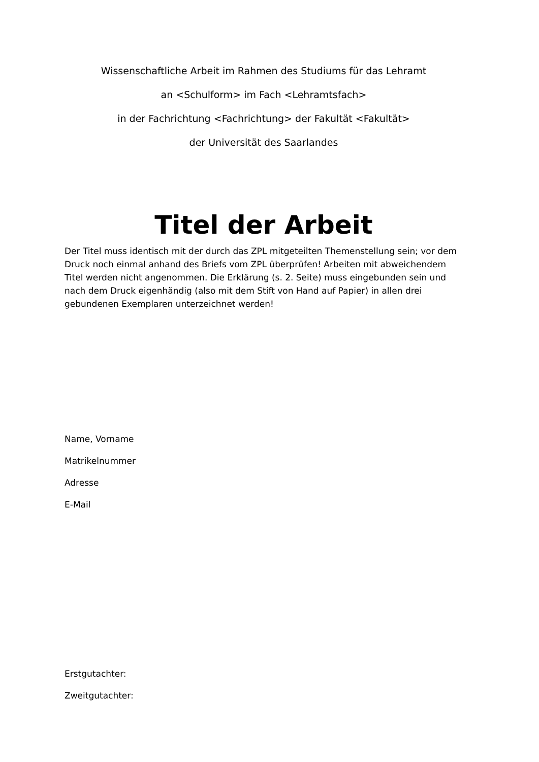Wissenschaftliche Arbeit im Rahmen des Studiums für das Lehramt
an <Schulform> im Fach <Lehramtsfach>
in der Fachrichtung <Fachrichtung> der Fakultät <Fakultät>
der Universität des Saarlandes
Titel der Arbeit
Der Titel muss identisch mit der durch das ZPL mitgeteilten Themenstellung sein; vor dem Druck noch einmal anhand des Briefs vom ZPL überprüfen! Arbeiten mit abweichendem Titel werden nicht angenommen. Die Erklärung (s. 2. Seite) muss eingebunden sein und nach dem Druck eigenhändig (also mit dem Stift von Hand auf Papier) in allen drei gebundenen Exemplaren unterzeichnet werden!
Name, Vorname
Matrikelnummer
Adresse
E-Mail
Erstgutachter:
Zweitgutachter: